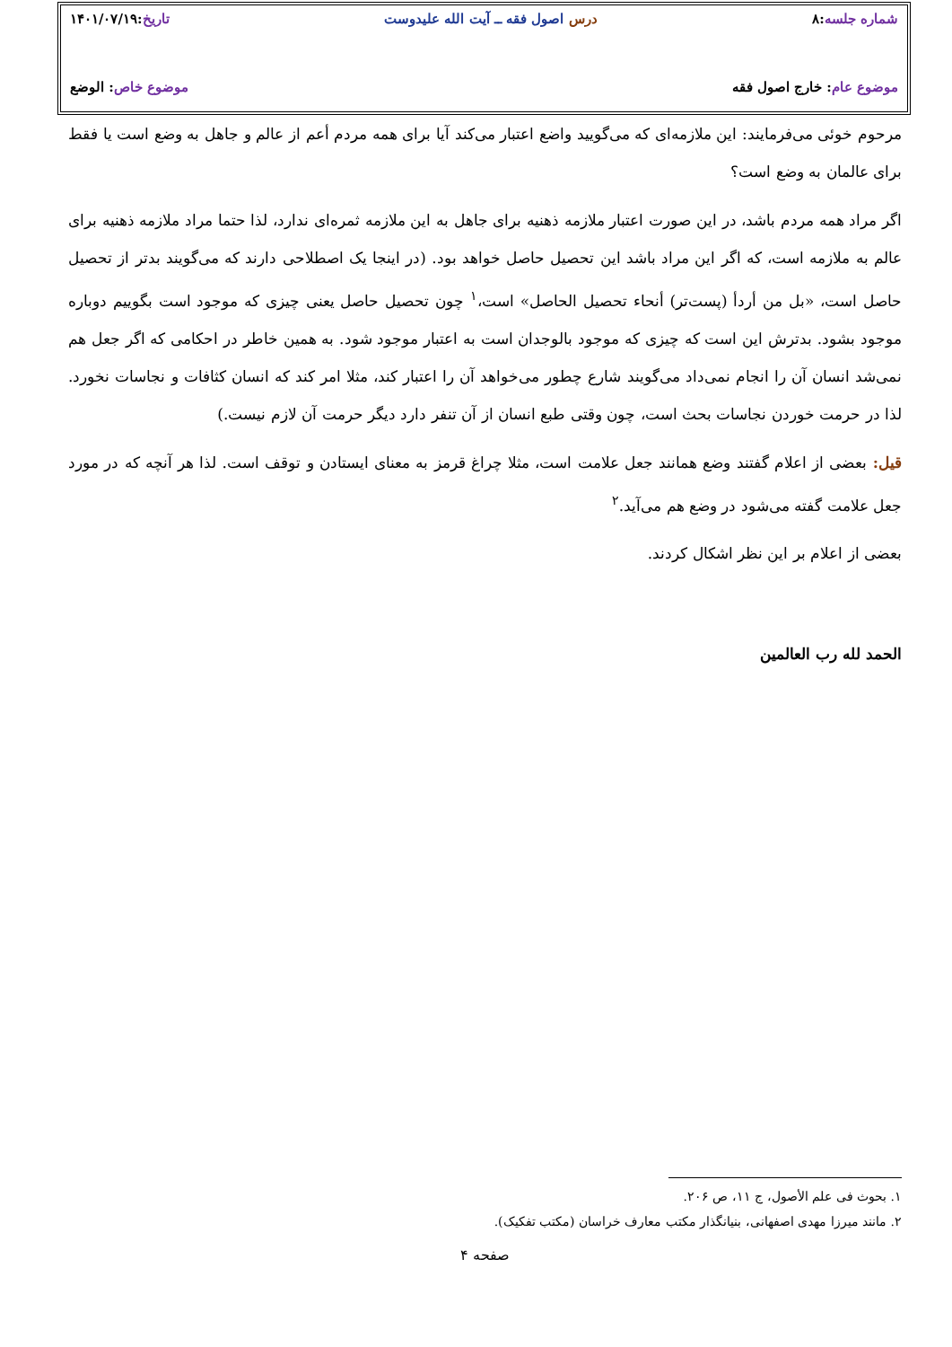شماره جلسه:۸ درس اصول فقه ــ آیت الله علیدوست تاریخ:۱۴۰۱/۰۷/۱۹
موضوع عام: خارج اصول فقه موضوع خاص: الوضع
مرحوم خوئی می‌فرمایند: این ملازمه‌ای که می‌گویید واضع اعتبار می‌کند آیا برای همه مردم أعم از عالم و جاهل به وضع است یا فقط برای عالمان به وضع است؟
اگر مراد همه مردم باشد، در این صورت اعتبار ملازمه ذهنیه برای جاهل به این ملازمه ثمره‌ای ندارد، لذا حتما مراد ملازمه ذهنیه برای عالم به ملازمه است، که اگر این مراد باشد این تحصیل حاصل خواهد بود. (در اینجا یک اصطلاحی دارند که می‌گویند بدتر از تحصیل حاصل است، «بل من أردأ (پست‌تر) أنحاء تحصیل الحاصل» است،<sup>۱</sup> چون تحصیل حاصل یعنی چیزی که موجود است بگوییم دوباره موجود بشود. بدترش این است که چیزی که موجود بالوجدان است به اعتبار موجود شود. به همین خاطر در احکامی که اگر جعل هم نمی‌شد انسان آن را انجام نمی‌داد می‌گویند شارع چطور می‌خواهد آن را اعتبار کند، مثلا امر کند که انسان کثافات و نجاسات نخورد. لذا در حرمت خوردن نجاسات بحث است، چون وقتی طبع انسان از آن تنفر دارد دیگر حرمت آن لازم نیست.)
قیل: بعضی از اعلام گفتند وضع همانند جعل علامت است، مثلا چراغ قرمز به معنای ایستادن و توقف است. لذا هر آنچه که در مورد جعل علامت گفته می‌شود در وضع هم می‌آید.<sup>۲</sup>
بعضی از اعلام بر این نظر اشکال کردند.
الحمد لله رب العالمین
۱. بحوث فی علم الأصول، ج ۱۱، ص ۲۰۶.
۲. مانند میرزا مهدی اصفهانی، بنیانگذار مکتب معارف خراسان (مکتب تفکیک).
صفحه ۴